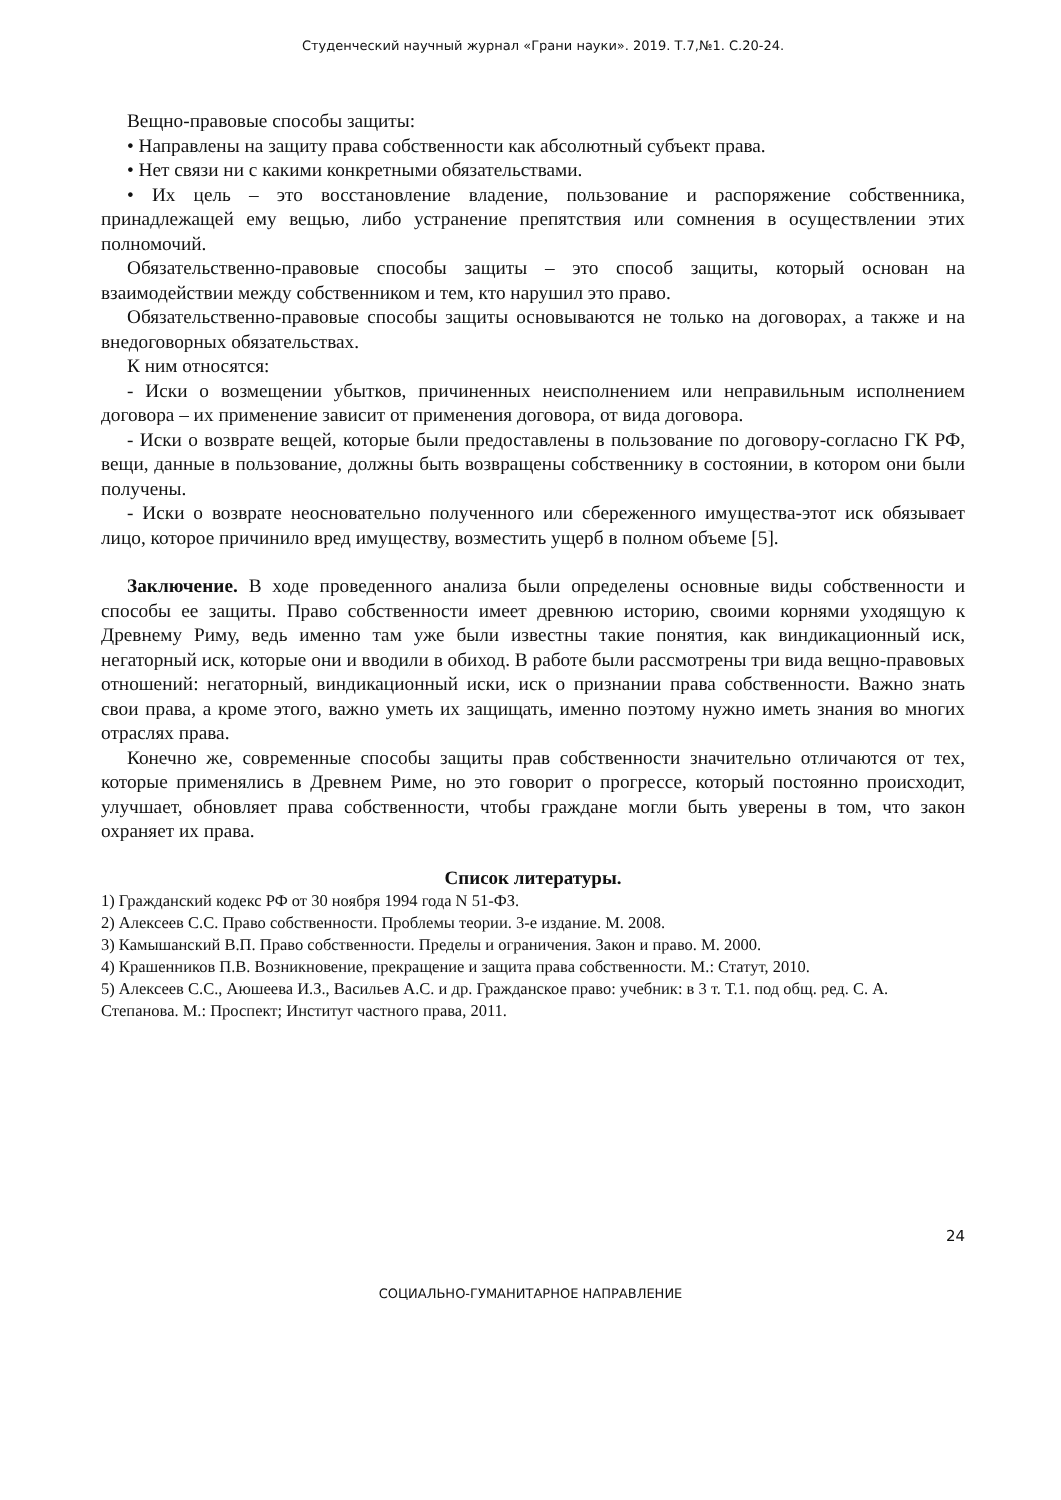Студенческий научный журнал «Грани науки». 2019. Т.7,№1. С.20-24.
Вещно-правовые способы защиты:
• Направлены на защиту права собственности как абсолютный субъект права.
• Нет связи ни с какими конкретными обязательствами.
• Их цель – это восстановление владение, пользование и распоряжение собственника, принадлежащей ему вещью, либо устранение препятствия или сомнения в осуществлении этих полномочий.
Обязательственно-правовые способы защиты – это способ защиты, который основан на взаимодействии между собственником и тем, кто нарушил это право.
Обязательственно-правовые способы защиты основываются не только на договорах, а также и на внедоговорных обязательствах.
К ним относятся:
- Иски о возмещении убытков, причиненных неисполнением или неправильным исполнением договора – их применение зависит от применения договора, от вида договора.
- Иски о возврате вещей, которые были предоставлены в пользование по договору-согласно ГК РФ, вещи, данные в пользование, должны быть возвращены собственнику в состоянии, в котором они были получены.
- Иски о возврате неосновательно полученного или сбереженного имущества-этот иск обязывает лицо, которое причинило вред имуществу, возместить ущерб в полном объеме [5].
Заключение. В ходе проведенного анализа были определены основные виды собственности и способы ее защиты. Право собственности имеет древнюю историю, своими корнями уходящую к Древнему Риму, ведь именно там уже были известны такие понятия, как виндикационный иск, негаторный иск, которые они и вводили в обиход. В работе были рассмотрены три вида вещно-правовых отношений: негаторный, виндикационный иски, иск о признании права собственности. Важно знать свои права, а кроме этого, важно уметь их защищать, именно поэтому нужно иметь знания во многих отраслях права.
Конечно же, современные способы защиты прав собственности значительно отличаются от тех, которые применялись в Древнем Риме, но это говорит о прогрессе, который постоянно происходит, улучшает, обновляет права собственности, чтобы граждане могли быть уверены в том, что закон охраняет их права.
Список литературы.
1) Гражданский кодекс РФ от 30 ноября 1994 года N 51-ФЗ.
2) Алексеев С.С. Право собственности. Проблемы теории. 3-е издание. М. 2008.
3) Камышанский В.П. Право собственности. Пределы и ограничения. Закон и право. М. 2000.
4) Крашенников П.В. Возникновение, прекращение и защита права собственности. М.: Статут, 2010.
5) Алексеев С.С., Аюшеева И.З., Васильев А.С. и др. Гражданское право: учебник: в 3 т. Т.1. под общ. ред. С. А. Степанова. М.: Проспект; Институт частного права, 2011.
24
СОЦИАЛЬНО-ГУМАНИТАРНОЕ НАПРАВЛЕНИЕ